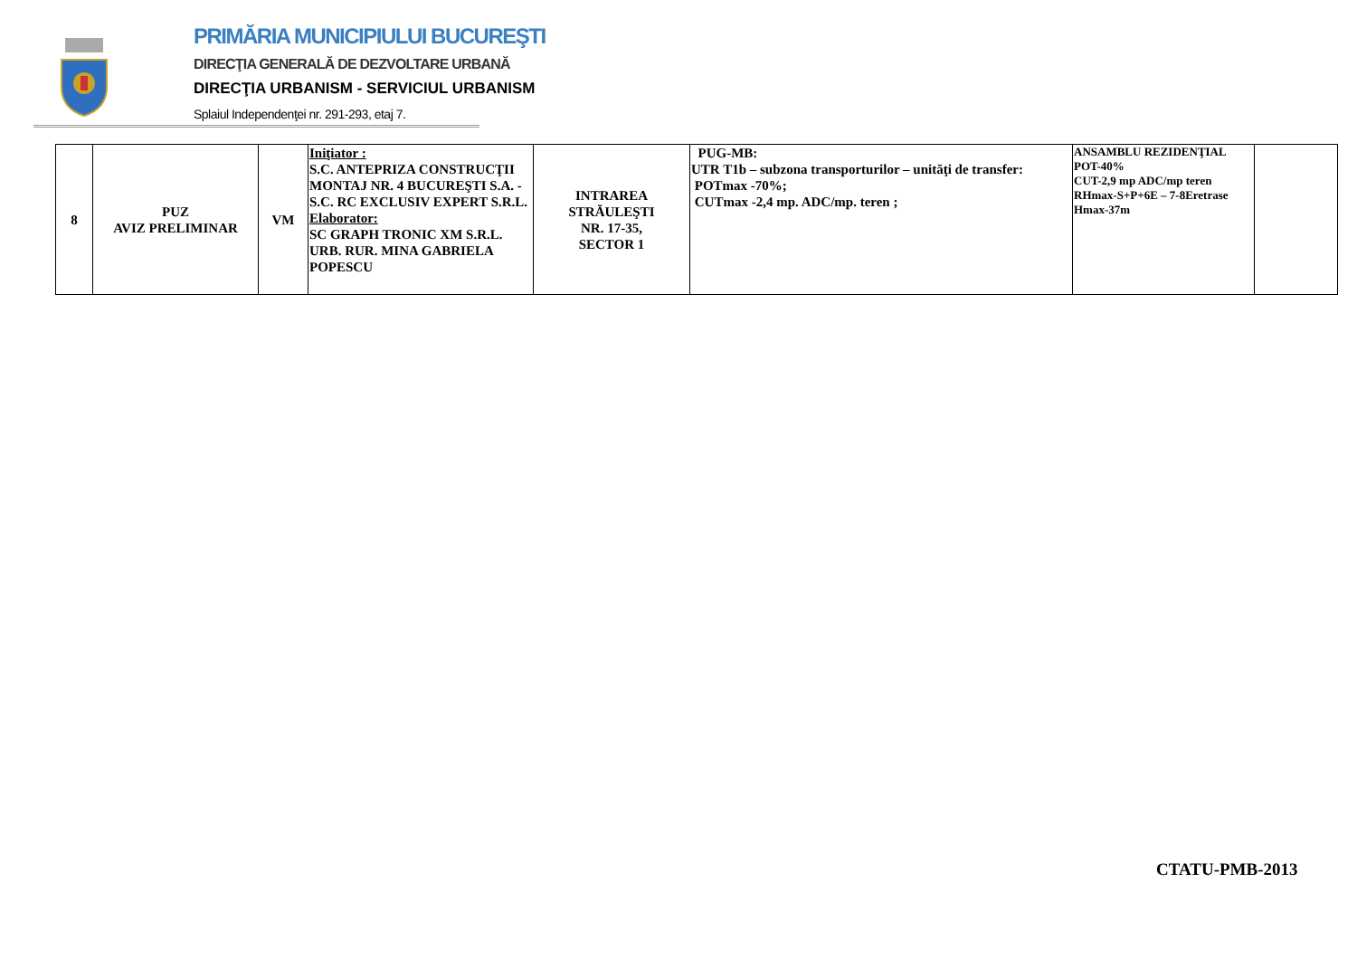PRIMĂRIA MUNICIPIULUI BUCUREŞTI
DIRECŢIA GENERALĂ DE DEZVOLTARE URBANĂ
DIRECŢIA URBANISM - SERVICIUL URBANISM
Splaiul Independenţei nr. 291-293, etaj 7.
| 8 | PUZ AVIZ PRELIMINAR | VM | Iniţiator : S.C. ANTEPRIZA CONSTRUCŢII MONTAJ NR. 4 BUCUREŞTI S.A. -S.C. RC EXCLUSIV EXPERT S.R.L. Elaborator: SC GRAPH TRONIC XM S.R.L. URB. RUR. MINA GABRIELA POPESCU | INTRAREA STRĂULEŞTI NR. 17-35, SECTOR 1 | PUG-MB: UTR T1b – subzona transporturilor – unităţi de transfer: POTmax -70%; CUTmax -2,4 mp. ADC/mp. teren ; | ANSAMBLU REZIDENŢIAL POT-40% CUT-2,9 mp ADC/mp teren RHmax-S+P+6E – 7-8Eretrase Hmax-37m | |
CTATU-PMB-2013